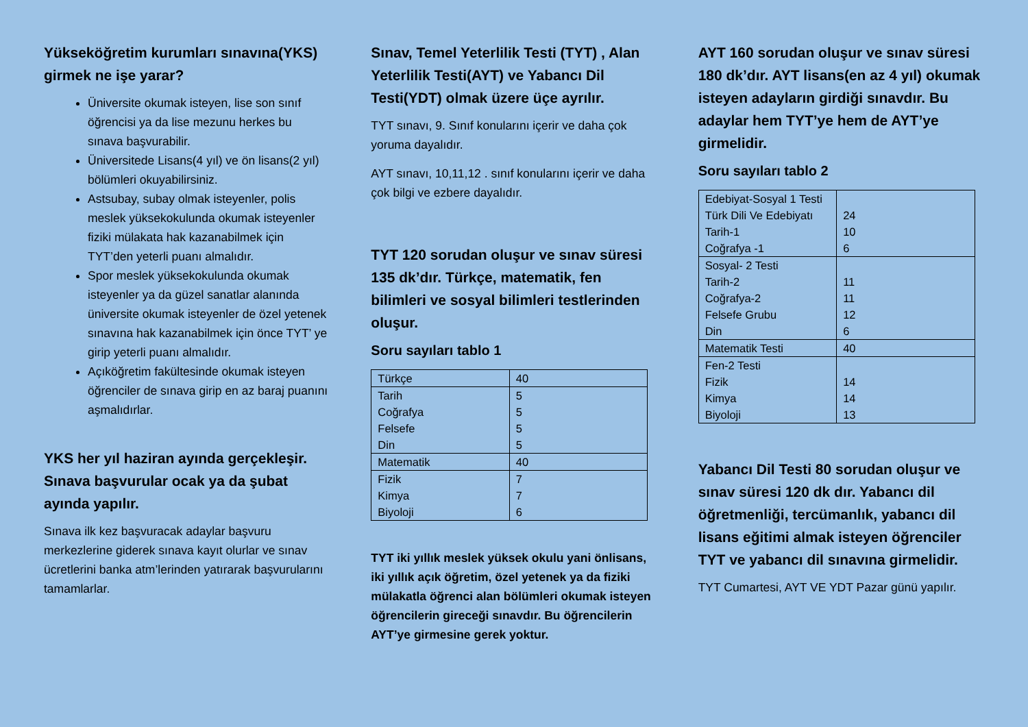Yükseköğretim kurumları sınavına(YKS) girmek ne işe yarar?
Üniversite okumak isteyen, lise son sınıf öğrencisi ya da lise mezunu herkes bu sınava başvurabilir.
Üniversitede Lisans(4 yıl) ve ön lisans(2 yıl) bölümleri okuyabilirsiniz.
Astsubay, subay olmak isteyenler, polis meslek yüksekokulunda okumak isteyenler fiziki mülakata hak kazanabilmek için TYT’den yeterli puanı almalıdır.
Spor meslek yüksekokulunda okumak isteyenler ya da güzel sanatlar alanında üniversite okumak isteyenler de özel yetenek sınavına hak kazanabilmek için önce TYT’ ye girip yeterli puanı almalıdır.
Açıköğretim fakültesinde okumak isteyen öğrenciler de sınava girip en az baraj puanını aşmalıdırlar.
YKS her yıl haziran ayında gerçekleşir. Sınava başvurular ocak ya da şubat ayında yapılır.
Sınava ilk kez başvuracak adaylar başvuru merkezlerine giderek sınava kayıt olurlar ve sınav ücretlerini banka atm’lerinden yatırarak başvurularını tamamlarlar.
Sınav, Temel Yeterlilik Testi (TYT) , Alan Yeterlilik Testi(AYT) ve Yabancı Dil Testi(YDT) olmak üzere üçe ayrılır.
TYT sınavı, 9. Sınıf konularını içerir ve daha çok yoruma dayalıdır.
AYT sınavı, 10,11,12 . sınıf konularını içerir ve daha çok bilgi ve ezbere dayalıdır.
TYT 120 sorudan oluşur ve sınav süresi 135 dk’dır. Türkçe, matematik, fen bilimleri ve sosyal bilimleri testlerinden oluşur.
Soru sayıları tablo 1
| Türkçe | 40 |
| Tarih Coğrafya Felsefe Din | 5 5 5 5 |
| Matematik | 40 |
| Fizik Kimya Biyoloji | 7 7 6 |
TYT iki yıllık meslek yüksek okulu yani önlisans, iki yıllık açık öğretim, özel yetenek ya da fiziki mülakatla öğrenci alan bölümleri okumak isteyen öğrencilerin gireceği sınavdır. Bu öğrencilerin AYT’ye girmesine gerek yoktur.
AYT 160 sorudan oluşur ve sınav süresi 180 dk’dır. AYT lisans(en az 4 yıl) okumak isteyen adayların girdiği sınavdır. Bu adaylar hem TYT’ye hem de AYT’ye girmelidir.
Soru sayıları tablo 2
| Edebiyat-Sosyal 1 Testi Türk Dili Ve Edebiyatı Tarih-1 Coğrafya -1 | 24 10 6 |
| Sosyal- 2 Testi Tarih-2 Coğrafya-2 Felsefe Grubu Din | 11 11 12 6 |
| Matematik Testi | 40 |
| Fen-2 Testi Fizik Kimya Biyoloji | 14 14 13 |
Yabancı Dil Testi 80 sorudan oluşur ve sınav süresi 120 dk dır. Yabancı dil öğretmenliği, tercümanlık, yabancı dil lisans eğitimi almak isteyen öğrenciler TYT ve yabancı dil sınavına girmelidir.
TYT Cumartesi, AYT VE YDT Pazar günü yapılır.